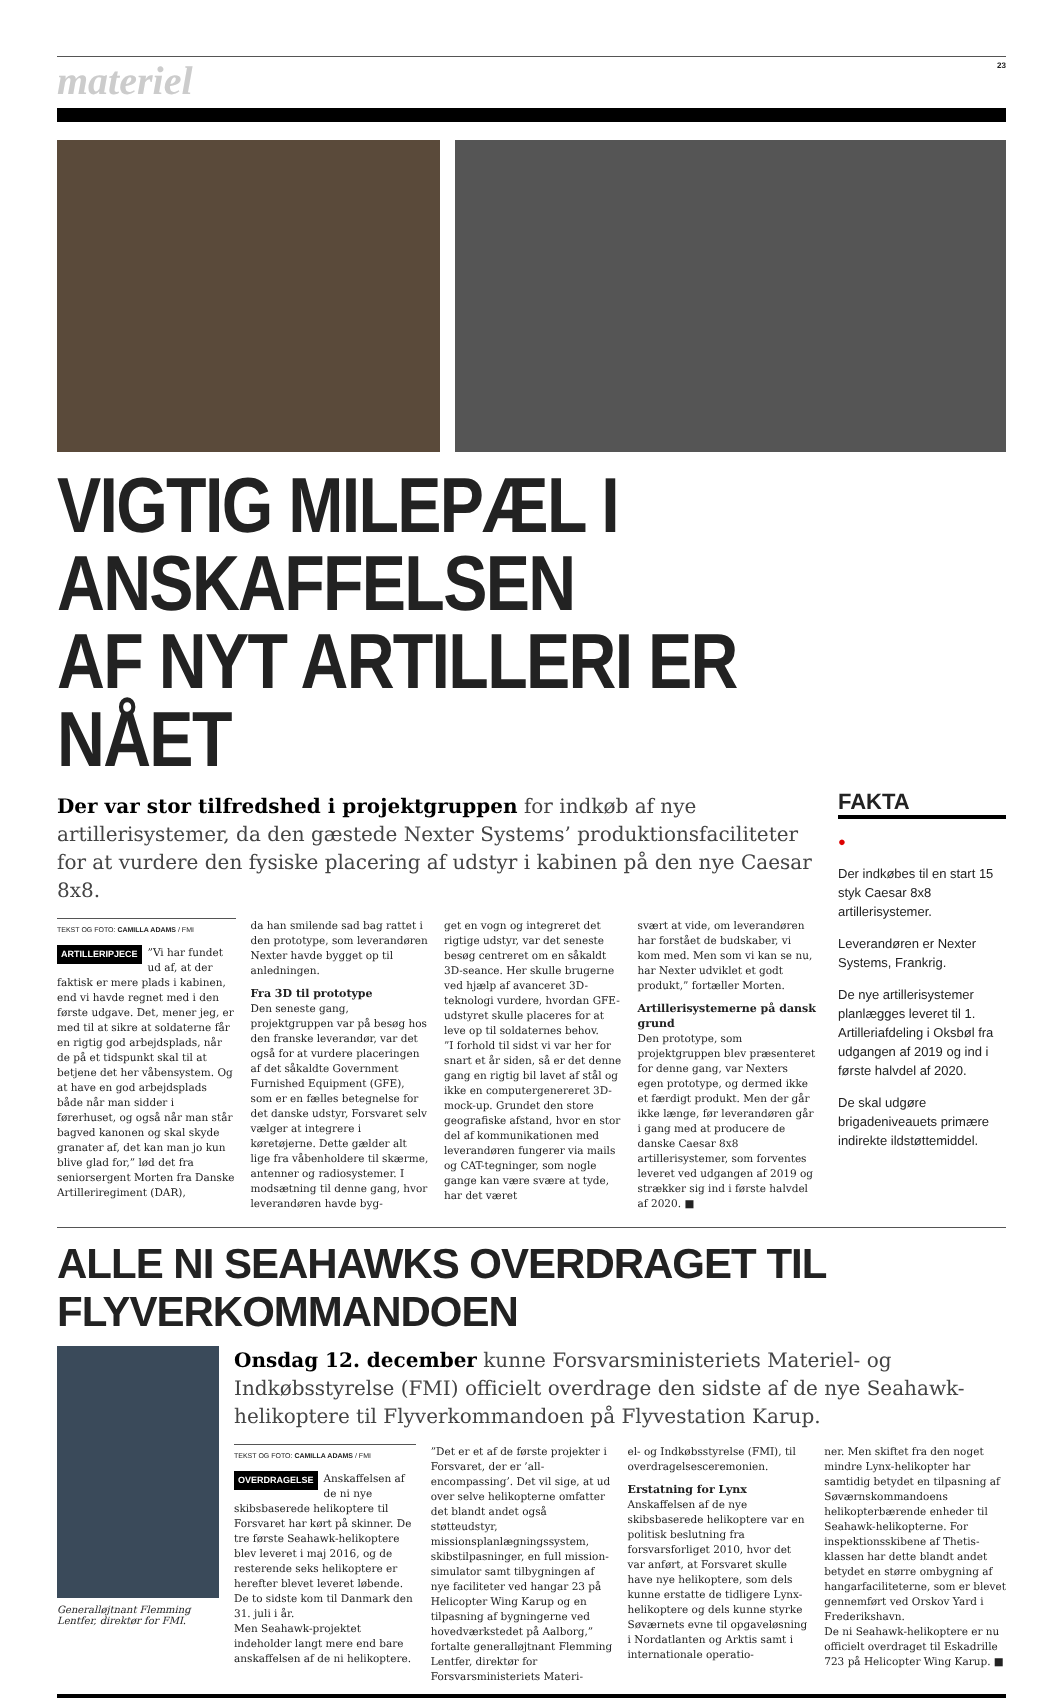materiel
23
VIGTIG MILEPÆL I ANSKAFFELSEN
AF NYT ARTILLERI ER NÅET
Der var stor tilfredshed i projektgruppen for indkøb af nye artillerisystemer, da den gæstede Nexter Systems’ produktionsfaciliteter for at vurdere den fysiske placering af udstyr i kabinen på den nye Caesar 8x8.
TEKST OG FOTO: CAMILLA ADAMS / FMI
ARTILLERIPJECE”Vi har fundet ud af, at der faktisk er mere plads i kabinen, end vi havde regnet med i den første udgave. Det, mener jeg, er med til at sikre at soldaterne får en rigtig god arbejdsplads, når de på et tidspunkt skal til at betjene det her våbensystem. Og at have en god arbejdsplads både når man sidder i førerhuset, og også når man står bagved kanonen og skal skyde granater af, det kan man jo kun blive glad for,” lød det fra seniorsergent Morten fra Danske Artilleriregiment (DAR),
da han smilende sad bag rattet i den prototype, som leverandøren Nexter havde bygget op til anledningen.
Fra 3D til prototype
Den seneste gang, projektgruppen var på besøg hos den franske leverandør, var det også for at vurdere placeringen af det såkaldte Government Furnished Equipment (GFE), som er en fælles betegnelse for det danske udstyr, Forsvaret selv vælger at integrere i køretøjerne. Dette gælder alt lige fra våbenholdere til skærme, antenner og radiosystemer. I modsætning til denne gang, hvor leverandøren havde byg-
get en vogn og integreret det rigtige udstyr, var det seneste besøg centreret om en såkaldt 3D-seance. Her skulle brugerne ved hjælp af avanceret 3D-teknologi vurdere, hvordan GFE-udstyret skulle placeres for at leve op til soldaternes behov.
”I forhold til sidst vi var her for snart et år siden, så er det denne gang en rigtig bil lavet af stål og ikke en computergenereret 3D-mock-up. Grundet den store geografiske afstand, hvor en stor del af kommunikationen med leverandøren fungerer via mails og CAT-tegninger, som nogle gange kan være svære at tyde, har det været
svært at vide, om leverandøren har forstået de budskaber, vi kom med. Men som vi kan se nu, har Nexter udviklet et godt produkt,” fortæller Morten.
Artillerisystemerne på dansk grund
Den prototype, som projektgruppen blev præsenteret for denne gang, var Nexters egen prototype, og dermed ikke et færdigt produkt. Men der går ikke længe, før leverandøren går i gang med at producere de danske Caesar 8x8 artillerisystemer, som forventes leveret ved udgangen af 2019 og strækker sig ind i første halvdel af 2020. ■
FAKTA
●
Der indkøbes til en start 15 styk Caesar 8x8 artillerisystemer.
Leverandøren er Nexter Systems, Frankrig.
De nye artillerisystemer planlægges leveret til 1. Artilleriafdeling i Oksbøl fra udgangen af 2019 og ind i første halvdel af 2020.
De skal udgøre brigadeniveauets primære indirekte ildstøttemiddel.
ALLE NI SEAHAWKS OVERDRAGET TIL FLYVERKOMMANDOEN
Generalløjtnant Flemming Lentfer, direktør for FMI.
Onsdag 12. december kunne Forsvarsministeriets Materiel- og Indkøbsstyrelse (FMI) officielt overdrage den sidste af de nye Seahawk-helikoptere til Flyverkommandoen på Flyvestation Karup.
TEKST OG FOTO: CAMILLA ADAMS / FMI
OVERDRAGELSE Anskaffelsen af de ni nye skibsbaserede helikoptere til Forsvaret har kørt på skinner. De tre første Seahawk-helikoptere blev leveret i maj 2016, og de resterende seks helikoptere er herefter blevet leveret løbende. De to sidste kom til Danmark den 31. juli i år.
Men Seahawk-projektet indeholder langt mere end bare anskaffelsen af de ni helikoptere.
”Det er et af de første projekter i Forsvaret, der er ’all-encompassing’. Det vil sige, at ud over selve helikopterne omfatter det blandt andet også støtteudstyr, missionsplanlægningssystem, skibstilpasninger, en full mission-simulator samt tilbygningen af nye faciliteter ved hangar 23 på Helicopter Wing Karup og en tilpasning af bygningerne ved hovedværkstedet på Aalborg,” fortalte generalløjtnant Flemming Lentfer, direktør for Forsvarsministeriets Materi-
el- og Indkøbsstyrelse (FMI), til overdragelsesceremonien.
Erstatning for Lynx
Anskaffelsen af de nye skibsbaserede helikoptere var en politisk beslutning fra forsvarsforliget 2010, hvor det var anført, at Forsvaret skulle have nye helikoptere, som dels kunne erstatte de tidligere Lynx-helikoptere og dels kunne styrke Søværnets evne til opgaveløsning i Nordatlanten og Arktis samt i internationale operatio-
ner. Men skiftet fra den noget mindre Lynx-helikopter har samtidig betydet en tilpasning af Søværnskommandoens helikopterbærende enheder til Seahawk-helikopterne. For inspektionsskibene af Thetis-klassen har dette blandt andet betydet en større ombygning af hangarfaciliteterne, som er blevet gennemført ved Orskov Yard i Frederikshavn.
De ni Seahawk-helikoptere er nu officielt overdraget til Eskadrille 723 på Helicopter Wing Karup. ■